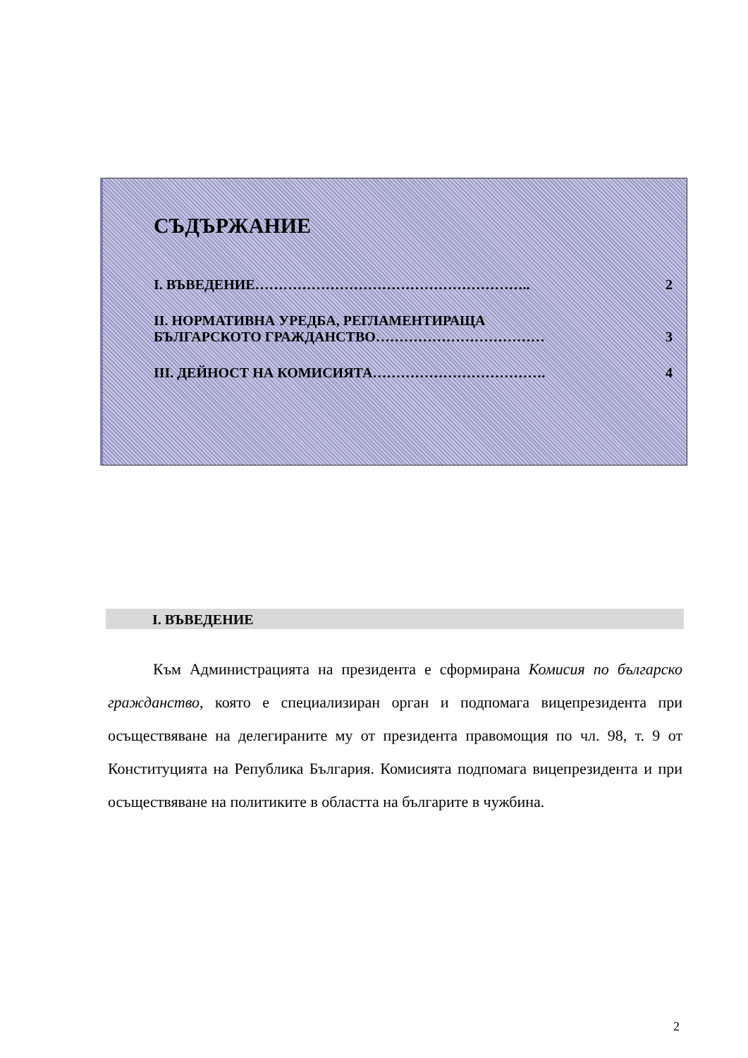СЪДЪРЖАНИЕ
I. ВЪВЕДЕНИЕ………………………………………………….. 2
II. НОРМАТИВНА УРЕДБА, РЕГЛАМЕНТИРАЩА
БЪЛГАРСКОТО ГРАЖДАНСТВО………………………………
3
III. ДЕЙНОСТ НА КОМИСИЯТА………………………………. 4
I. ВЪВЕДЕНИЕ
Към Администрацията на президента е сформирана Комисия по българско гражданство, която е специализиран орган и подпомага вицепрезидента при осъществяване на делегираните му от президента правомощия по чл. 98, т. 9 от Конституцията на Република България. Комисията подпомага вицепрезидента и при осъществяване на политиките в областта на българите в чужбина.
2